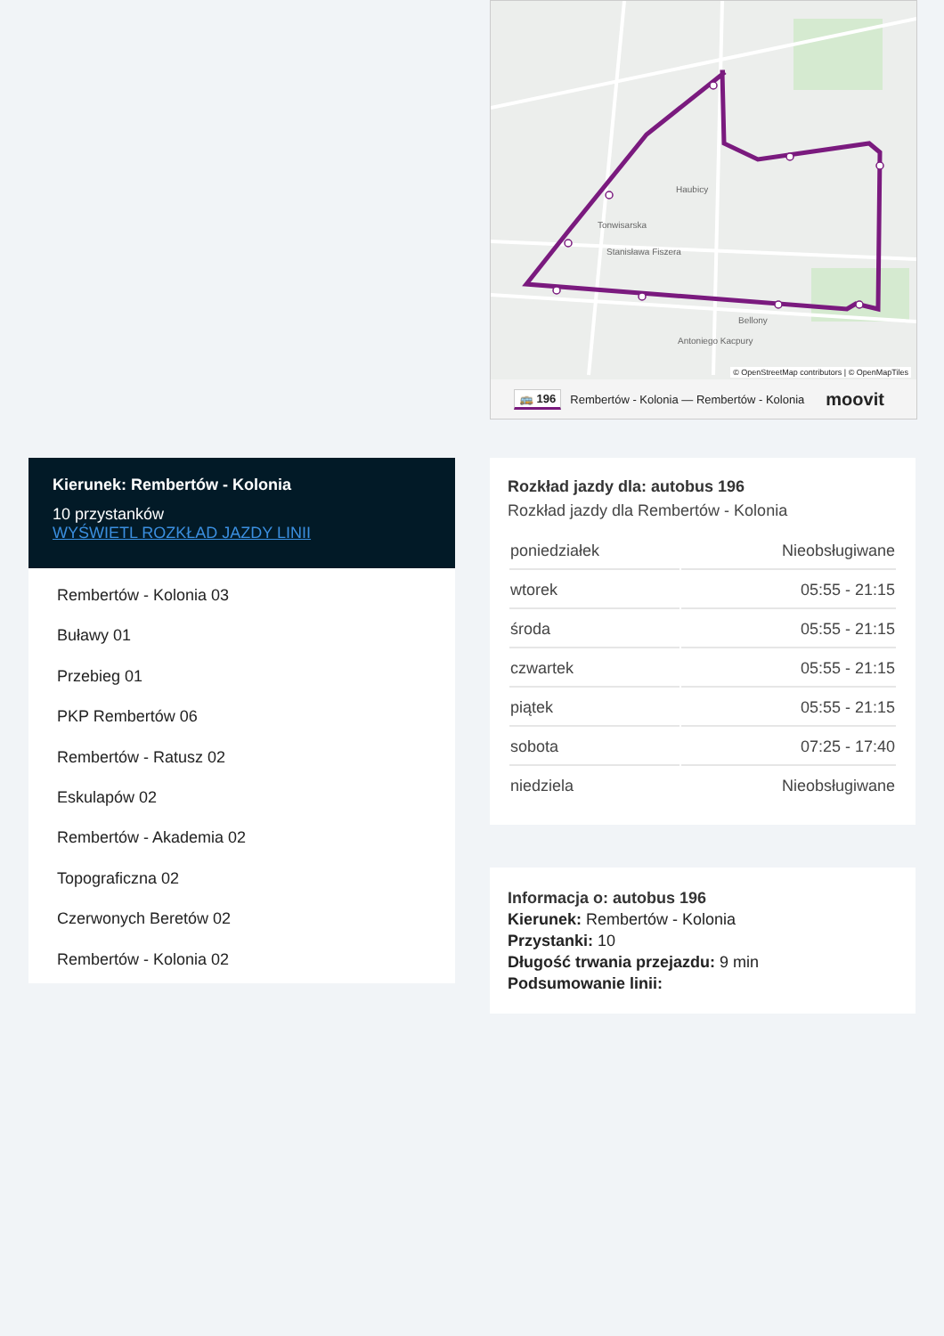Stanisława Fiszera
Haubicy
Bellony
Antoniego Kacpury
Tonwisarska
© OpenStreetMap contributors | © OpenMapTiles
🚌 196 Rembertów - Kolonia — Rembertów - Kolonia moovit
Kierunek: Rembertów - Kolonia
10 przystanków
WYŚWIETL ROZKŁAD JAZDY LINII
Rembertów - Kolonia 03
Buławy 01
Przebieg 01
PKP Rembertów 06
Rembertów - Ratusz 02
Eskulapów 02
Rembertów - Akademia 02
Topograficzna 02
Czerwonych Beretów 02
Rembertów - Kolonia 02
Rozkład jazdy dla: autobus 196
Rozkład jazdy dla Rembertów - Kolonia
| poniedziałek | Nieobsługiwane |
| wtorek | 05:55 - 21:15 |
| środa | 05:55 - 21:15 |
| czwartek | 05:55 - 21:15 |
| piątek | 05:55 - 21:15 |
| sobota | 07:25 - 17:40 |
| niedziela | Nieobsługiwane |
Informacja o: autobus 196
Kierunek: Rembertów - Kolonia
Przystanki: 10
Długość trwania przejazdu: 9 min
Podsumowanie linii: